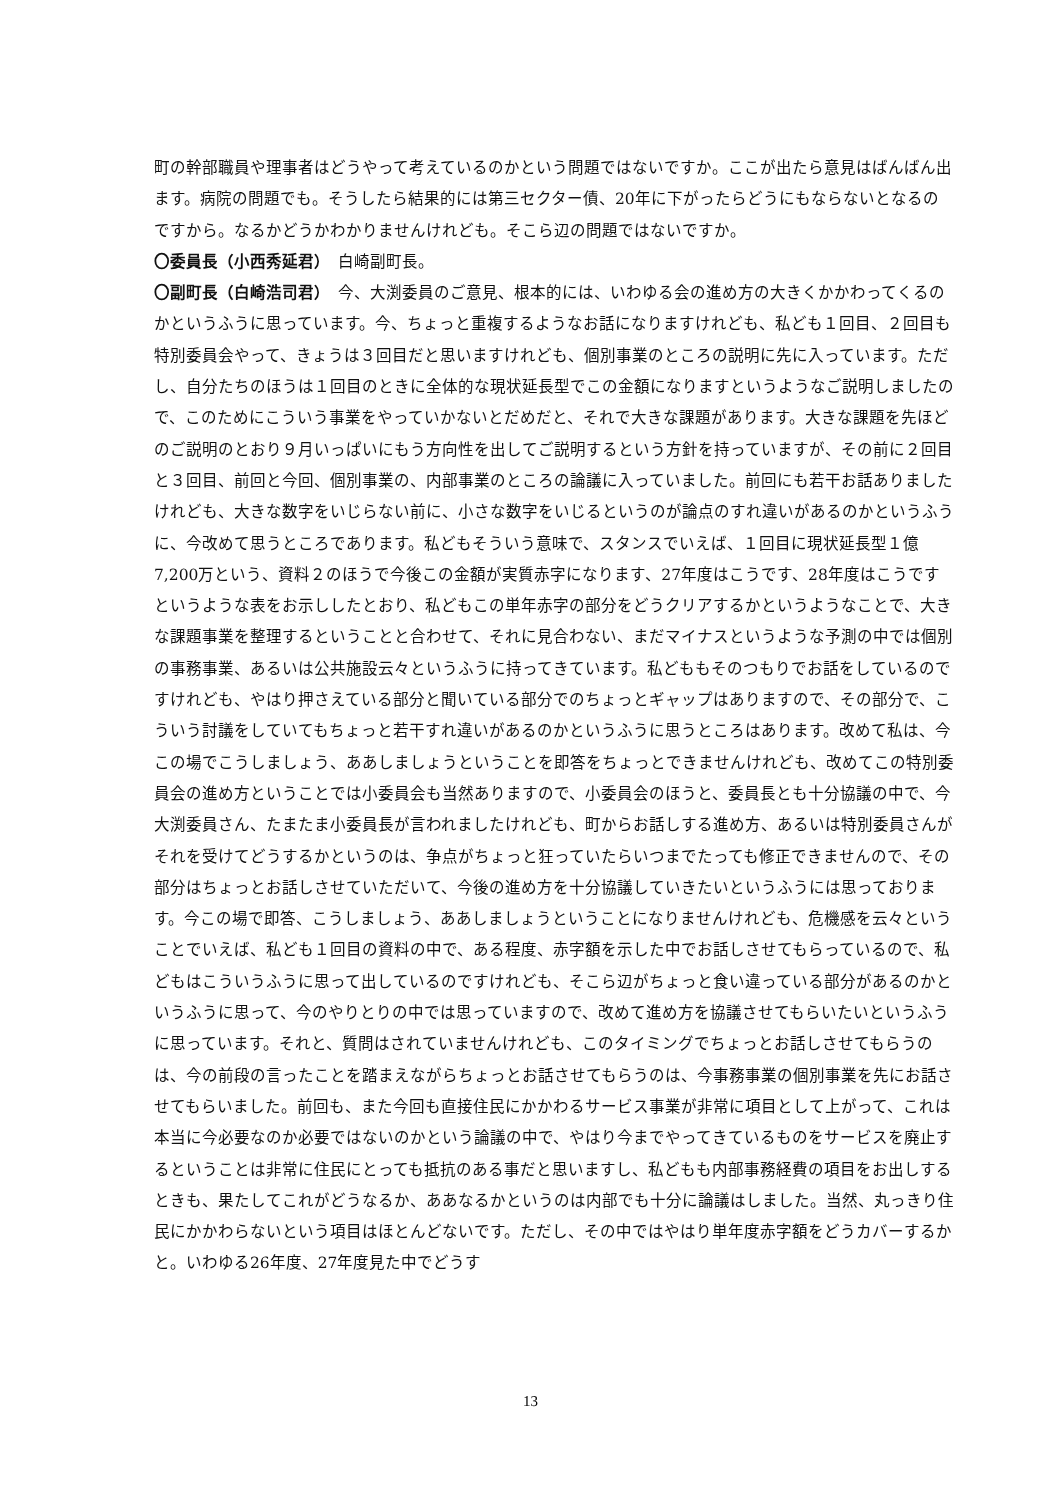町の幹部職員や理事者はどうやって考えているのかという問題ではないですか。ここが出たら意見はばんばん出ます。病院の問題でも。そうしたら結果的には第三セクター債、20年に下がったらどうにもならないとなるのですから。なるかどうかわかりませんけれども。そこら辺の問題ではないですか。
〇委員長（小西秀延君）　白崎副町長。
〇副町長（白崎浩司君）　今、大渕委員のご意見、根本的には、いわゆる会の進め方の大きくかかわってくるのかというふうに思っています。今、ちょっと重複するようなお話になりますけれども、私ども１回目、２回目も特別委員会やって、きょうは３回目だと思いますけれども、個別事業のところの説明に先に入っています。ただし、自分たちのほうは１回目のときに全体的な現状延長型でこの金額になりますというようなご説明しましたので、このためにこういう事業をやっていかないとだめだと、それで大きな課題があります。大きな課題を先ほどのご説明のとおり９月いっぱいにもう方向性を出してご説明するという方針を持っていますが、その前に２回目と３回目、前回と今回、個別事業の、内部事業のところの論議に入っていました。前回にも若干お話ありましたけれども、大きな数字をいじらない前に、小さな数字をいじるというのが論点のすれ違いがあるのかというふうに、今改めて思うところであります。私どもそういう意味で、スタンスでいえば、１回目に現状延長型１億7,200万という、資料２のほうで今後この金額が実質赤字になります、27年度はこうです、28年度はこうですというような表をお示ししたとおり、私どもこの単年赤字の部分をどうクリアするかというようなことで、大きな課題事業を整理するということと合わせて、それに見合わない、まだマイナスというような予測の中では個別の事務事業、あるいは公共施設云々というふうに持ってきています。私どももそのつもりでお話をしているのですけれども、やはり押さえている部分と聞いている部分でのちょっとギャップはありますので、その部分で、こういう討議をしていてもちょっと若干すれ違いがあるのかというふうに思うところはあります。改めて私は、今この場でこうしましょう、ああしましょうということを即答をちょっとできませんけれども、改めてこの特別委員会の進め方ということでは小委員会も当然ありますので、小委員会のほうと、委員長とも十分協議の中で、今大渕委員さん、たまたま小委員長が言われましたけれども、町からお話しする進め方、あるいは特別委員さんがそれを受けてどうするかというのは、争点がちょっと狂っていたらいつまでたっても修正できませんので、その部分はちょっとお話しさせていただいて、今後の進め方を十分協議していきたいというふうには思っております。今この場で即答、こうしましょう、ああしましょうということになりませんけれども、危機感を云々ということでいえば、私ども１回目の資料の中で、ある程度、赤字額を示した中でお話しさせてもらっているので、私どもはこういうふうに思って出しているのですけれども、そこら辺がちょっと食い違っている部分があるのかというふうに思って、今のやりとりの中では思っていますので、改めて進め方を協議させてもらいたいというふうに思っています。それと、質問はされていませんけれども、このタイミングでちょっとお話しさせてもらうのは、今の前段の言ったことを踏まえながらちょっとお話させてもらうのは、今事務事業の個別事業を先にお話させてもらいました。前回も、また今回も直接住民にかかわるサービス事業が非常に項目として上がって、これは本当に今必要なのか必要ではないのかという論議の中で、やはり今までやってきているものをサービスを廃止するということは非常に住民にとっても抵抗のある事だと思いますし、私どもも内部事務経費の項目をお出しするときも、果たしてこれがどうなるか、ああなるかというのは内部でも十分に論議はしました。当然、丸っきり住民にかかわらないという項目はほとんどないです。ただし、その中ではやはり単年度赤字額をどうカバーするかと。いわゆる26年度、27年度見た中でどうす
13